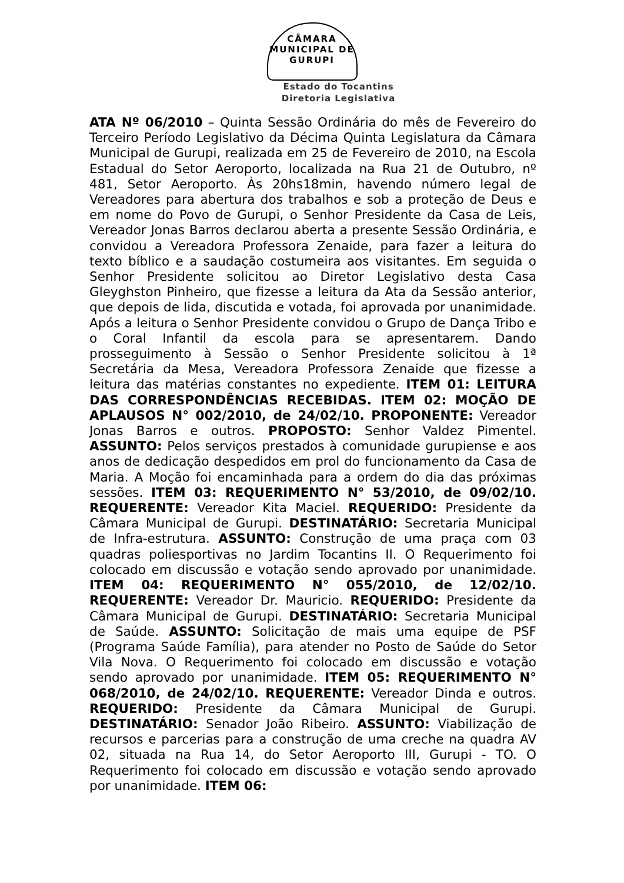CÂMARA MUNICIPAL DE GURUPI
Estado do Tocantins
Diretoria Legislativa
ATA Nº 06/2010 – Quinta Sessão Ordinária do mês de Fevereiro do Terceiro Período Legislativo da Décima Quinta Legislatura da Câmara Municipal de Gurupi, realizada em 25 de Fevereiro de 2010, na Escola Estadual do Setor Aeroporto, localizada na Rua 21 de Outubro, nº 481, Setor Aeroporto. Às 20hs18min, havendo número legal de Vereadores para abertura dos trabalhos e sob a proteção de Deus e em nome do Povo de Gurupi, o Senhor Presidente da Casa de Leis, Vereador Jonas Barros declarou aberta a presente Sessão Ordinária, e convidou a Vereadora Professora Zenaide, para fazer a leitura do texto bíblico e a saudação costumeira aos visitantes. Em seguida o Senhor Presidente solicitou ao Diretor Legislativo desta Casa Gleyghston Pinheiro, que fizesse a leitura da Ata da Sessão anterior, que depois de lida, discutida e votada, foi aprovada por unanimidade. Após a leitura o Senhor Presidente convidou o Grupo de Dança Tribo e o Coral Infantil da escola para se apresentarem. Dando prosseguimento à Sessão o Senhor Presidente solicitou à 1ª Secretária da Mesa, Vereadora Professora Zenaide que fizesse a leitura das matérias constantes no expediente. ITEM 01: LEITURA DAS CORRESPONDÊNCIAS RECEBIDAS. ITEM 02: MOÇÃO DE APLAUSOS N° 002/2010, de 24/02/10. PROPONENTE: Vereador Jonas Barros e outros. PROPOSTO: Senhor Valdez Pimentel. ASSUNTO: Pelos serviços prestados à comunidade gurupiense e aos anos de dedicação despedidos em prol do funcionamento da Casa de Maria. A Moção foi encaminhada para a ordem do dia das próximas sessões. ITEM 03: REQUERIMENTO N° 53/2010, de 09/02/10. REQUERENTE: Vereador Kita Maciel. REQUERIDO: Presidente da Câmara Municipal de Gurupi. DESTINATÁRIO: Secretaria Municipal de Infra-estrutura. ASSUNTO: Construção de uma praça com 03 quadras poliesportivas no Jardim Tocantins II. O Requerimento foi colocado em discussão e votação sendo aprovado por unanimidade. ITEM 04: REQUERIMENTO N° 055/2010, de 12/02/10. REQUERENTE: Vereador Dr. Mauricio. REQUERIDO: Presidente da Câmara Municipal de Gurupi. DESTINATÁRIO: Secretaria Municipal de Saúde. ASSUNTO: Solicitação de mais uma equipe de PSF (Programa Saúde Família), para atender no Posto de Saúde do Setor Vila Nova. O Requerimento foi colocado em discussão e votação sendo aprovado por unanimidade. ITEM 05: REQUERIMENTO N° 068/2010, de 24/02/10. REQUERENTE: Vereador Dinda e outros. REQUERIDO: Presidente da Câmara Municipal de Gurupi. DESTINATÁRIO: Senador João Ribeiro. ASSUNTO: Viabilização de recursos e parcerias para a construção de uma creche na quadra AV 02, situada na Rua 14, do Setor Aeroporto III, Gurupi - TO. O Requerimento foi colocado em discussão e votação sendo aprovado por unanimidade. ITEM 06: